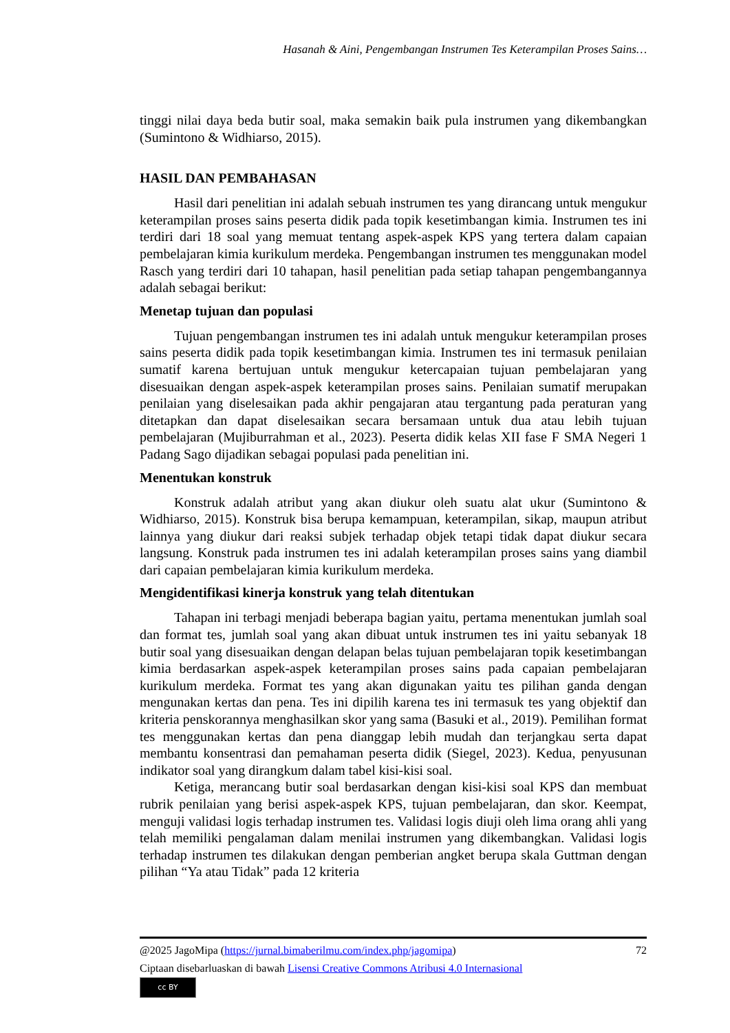Hasanah & Aini, Pengembangan Instrumen Tes Keterampilan Proses Sains…
tinggi nilai daya beda butir soal, maka semakin baik pula instrumen yang dikembangkan (Sumintono & Widhiarso, 2015).
HASIL DAN PEMBAHASAN
Hasil dari penelitian ini adalah sebuah instrumen tes yang dirancang untuk mengukur keterampilan proses sains peserta didik pada topik kesetimbangan kimia. Instrumen tes ini terdiri dari 18 soal yang memuat tentang aspek-aspek KPS yang tertera dalam capaian pembelajaran kimia kurikulum merdeka. Pengembangan instrumen tes menggunakan model Rasch yang terdiri dari 10 tahapan, hasil penelitian pada setiap tahapan pengembangannya adalah sebagai berikut:
Menetap tujuan dan populasi
Tujuan pengembangan instrumen tes ini adalah untuk mengukur keterampilan proses sains peserta didik pada topik kesetimbangan kimia. Instrumen tes ini termasuk penilaian sumatif karena bertujuan untuk mengukur ketercapaian tujuan pembelajaran yang disesuaikan dengan aspek-aspek keterampilan proses sains. Penilaian sumatif merupakan penilaian yang diselesaikan pada akhir pengajaran atau tergantung pada peraturan yang ditetapkan dan dapat diselesaikan secara bersamaan untuk dua atau lebih tujuan pembelajaran (Mujiburrahman et al., 2023). Peserta didik kelas XII fase F SMA Negeri 1 Padang Sago dijadikan sebagai populasi pada penelitian ini.
Menentukan konstruk
Konstruk adalah atribut yang akan diukur oleh suatu alat ukur (Sumintono & Widhiarso, 2015). Konstruk bisa berupa kemampuan, keterampilan, sikap, maupun atribut lainnya yang diukur dari reaksi subjek terhadap objek tetapi tidak dapat diukur secara langsung. Konstruk pada instrumen tes ini adalah keterampilan proses sains yang diambil dari capaian pembelajaran kimia kurikulum merdeka.
Mengidentifikasi kinerja konstruk yang telah ditentukan
Tahapan ini terbagi menjadi beberapa bagian yaitu, pertama menentukan jumlah soal dan format tes, jumlah soal yang akan dibuat untuk instrumen tes ini yaitu sebanyak 18 butir soal yang disesuaikan dengan delapan belas tujuan pembelajaran topik kesetimbangan kimia berdasarkan aspek-aspek keterampilan proses sains pada capaian pembelajaran kurikulum merdeka. Format tes yang akan digunakan yaitu tes pilihan ganda dengan mengunakan kertas dan pena. Tes ini dipilih karena tes ini termasuk tes yang objektif dan kriteria penskorannya menghasilkan skor yang sama (Basuki et al., 2019). Pemilihan format tes menggunakan kertas dan pena dianggap lebih mudah dan terjangkau serta dapat membantu konsentrasi dan pemahaman peserta didik (Siegel, 2023). Kedua, penyusunan indikator soal yang dirangkum dalam tabel kisi-kisi soal.
Ketiga, merancang butir soal berdasarkan dengan kisi-kisi soal KPS dan membuat rubrik penilaian yang berisi aspek-aspek KPS, tujuan pembelajaran, dan skor. Keempat, menguji validasi logis terhadap instrumen tes. Validasi logis diuji oleh lima orang ahli yang telah memiliki pengalaman dalam menilai instrumen yang dikembangkan. Validasi logis terhadap instrumen tes dilakukan dengan pemberian angket berupa skala Guttman dengan pilihan “Ya atau Tidak” pada 12 kriteria
@2025 JagoMipa (https://jurnal.bimaberilmu.com/index.php/jagomipa) 72
Ciptaan disebarluaskan di bawah Lisensi Creative Commons Atribusi 4.0 Internasional
cc BY